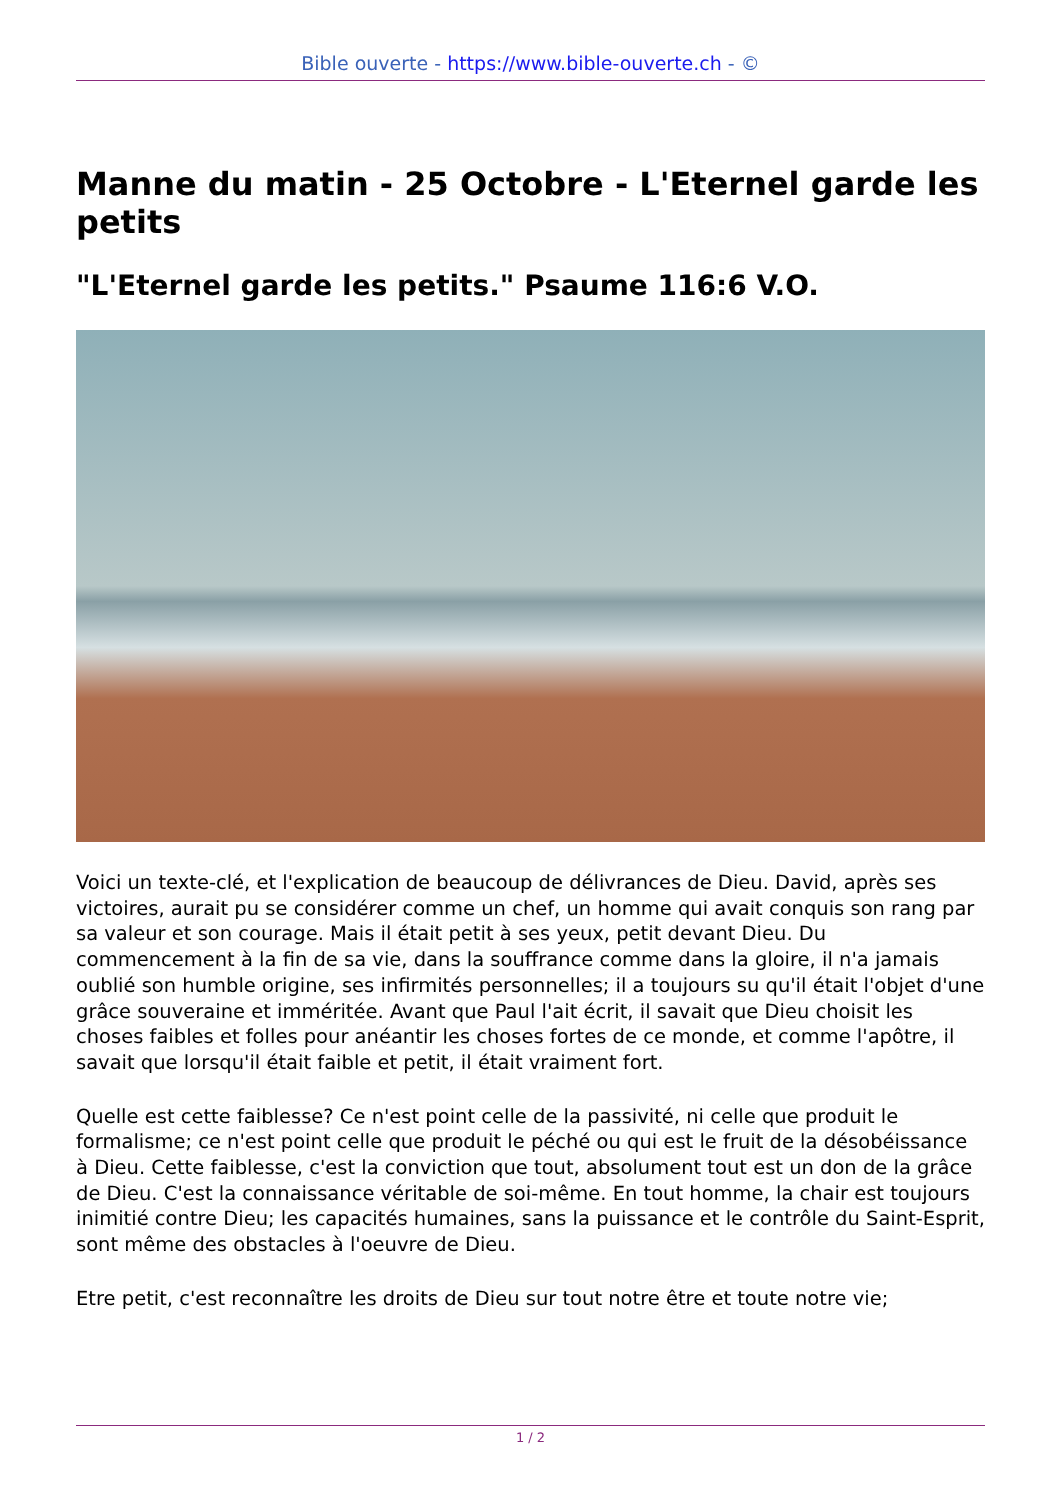Bible ouverte - https://www.bible-ouverte.ch - ©
Manne du matin - 25 Octobre - L'Eternel garde les petits
"L'Eternel garde les petits." Psaume 116:6 V.O.
Voici un texte-clé, et l'explication de beaucoup de délivrances de Dieu. David, après ses victoires, aurait pu se considérer comme un chef, un homme qui avait conquis son rang par sa valeur et son courage. Mais il était petit à ses yeux, petit devant Dieu. Du commencement à la fin de sa vie, dans la souffrance comme dans la gloire, il n'a jamais oublié son humble origine, ses infirmités personnelles; il a toujours su qu'il était l'objet d'une grâce souveraine et imméritée. Avant que Paul l'ait écrit, il savait que Dieu choisit les choses faibles et folles pour anéantir les choses fortes de ce monde, et comme l'apôtre, il savait que lorsqu'il était faible et petit, il était vraiment fort.
Quelle est cette faiblesse? Ce n'est point celle de la passivité, ni celle que produit le formalisme; ce n'est point celle que produit le péché ou qui est le fruit de la désobéissance à Dieu. Cette faiblesse, c'est la conviction que tout, absolument tout est un don de la grâce de Dieu. C'est la connaissance véritable de soi-même. En tout homme, la chair est toujours inimitié contre Dieu; les capacités humaines, sans la puissance et le contrôle du Saint-Esprit, sont même des obstacles à l'oeuvre de Dieu.
Etre petit, c'est reconnaître les droits de Dieu sur tout notre être et toute notre vie;
1 / 2